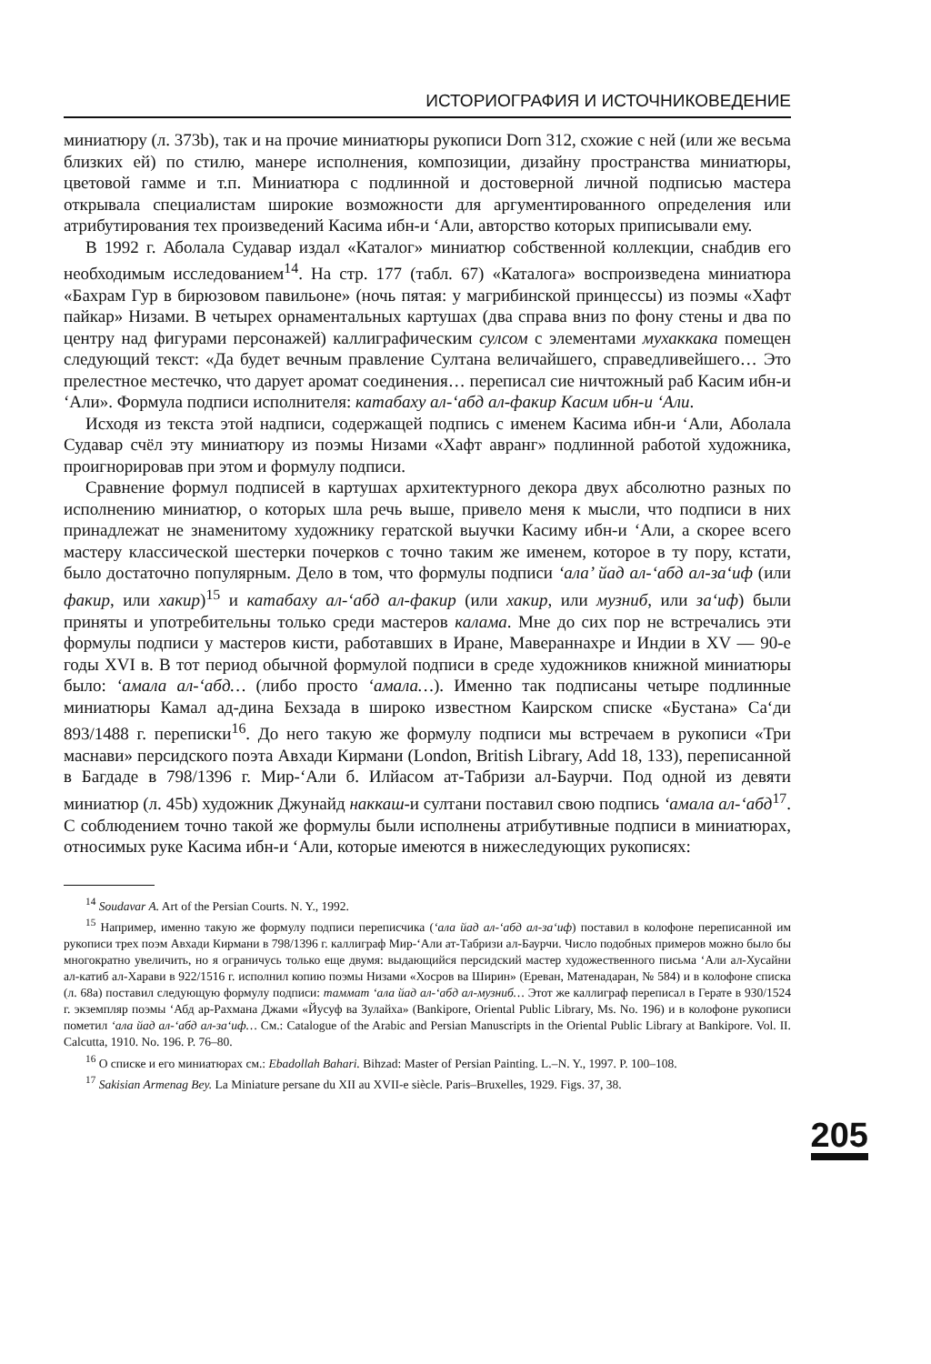ИСТОРИОГРАФИЯ И ИСТОЧНИКОВЕДЕНИЕ
миниатюру (л. 373b), так и на прочие миниатюры рукописи Dorn 312, схожие с ней (или же весьма близких ей) по стилю, манере исполнения, композиции, дизайну пространства миниатюры, цветовой гамме и т.п. Миниатюра с подлинной и достоверной личной подписью мастера открывала специалистам широкие возможности для аргументированного определения или атрибутирования тех произведений Касима ибн-и ‘Али, авторство которых приписывали ему.
В 1992 г. Аболала Судавар издал «Каталог» миниатюр собственной коллекции, снабдив его необходимым исследованием<sup>14</sup>. На стр. 177 (табл. 67) «Каталога» воспроизведена миниатюра «Бахрам Гур в бирюзовом павильоне» (ночь пятая: у магрибинской принцессы) из поэмы «Хафт пайкар» Низами. В четырех орнаментальных картушах (два справа вниз по фону стены и два по центру над фигурами персонажей) каллиграфическим сулсом с элементами мухаккака помещен следующий текст: «Да будет вечным правление Султана величайшего, справедливейшего… Это прелестное местечко, что дарует аромат соединения… переписал сие ничтожный раб Касим ибн-и ‘Али». Формула подписи исполнителя: катабаху ал-‘абд ал-факир Касим ибн-и ‘Али.
Исходя из текста этой надписи, содержащей подпись с именем Касима ибн-и ‘Али, Аболала Судавар счёл эту миниатюру из поэмы Низами «Хафт авранг» подлинной работой художника, проигнорировав при этом и формулу подписи.
Сравнение формул подписей в картушах архитектурного декора двух абсолютно разных по исполнению миниатюр, о которых шла речь выше, привело меня к мысли, что подписи в них принадлежат не знаменитому художнику гератской выучки Касиму ибн-и ‘Али, а скорее всего мастеру классической шестерки почерков с точно таким же именем, которое в ту пору, кстати, было достаточно популярным. Дело в том, что формулы подписи ‘ала’ йад ал-‘абд ал-за‘иф (или факир, или хакир)<sup>15</sup> и катабаху ал-‘абд ал-факир (или хакир, или музниб, или за‘иф) были приняты и употребительны только среди мастеров калама. Мне до сих пор не встречались эти формулы подписи у мастеров кисти, работавших в Иране, Мавераннахре и Индии в XV — 90-е годы XVI в. В тот период обычной формулой подписи в среде художников книжной миниатюры было: ‘амала ал-‘абд… (либо просто ‘амала…). Именно так подписаны четыре подлинные миниатюры Камал ад-дина Бехзада в широко известном Каирском списке «Бустана» Са‘ди 893/1488 г. переписки<sup>16</sup>. До него такую же формулу подписи мы встречаем в рукописи «Три маснави» персидского поэта Авхади Кирмани (London, British Library, Add 18, 133), переписанной в Багдаде в 798/1396 г. Мир-‘Али б. Илйасом ат-Табризи ал-Баурчи. Под одной из девяти миниатюр (л. 45b) художник Джунайд наккаш-и султани поставил свою подпись ‘амала ал-‘абд<sup>17</sup>. С соблюдением точно такой же формулы были исполнены атрибутивные подписи в миниатюрах, относимых руке Касима ибн-и ‘Али, которые имеются в нижеследующих рукописях:
<sup>14</sup> Soudavar A. Art of the Persian Courts. N. Y., 1992.
<sup>15</sup> Например, именно такую же формулу подписи переписчика (‘ала йад ал-‘абд ал-за‘иф) поставил в колофоне переписанной им рукописи трех поэм Авхади Кирмани в 798/1396 г. каллиграф Мир-‘Али ат-Табризи ал-Баурчи. Число подобных примеров можно было бы многократно увеличить, но я ограничусь только еще двумя: выдающийся персидский мастер художественного письма ‘Али ал-Хусайни ал-катиб ал-Харави в 922/1516 г. исполнил копию поэмы Низами «Хосров ва Ширин» (Ереван, Матенадаран, № 584) и в колофоне списка (л. 68а) поставил следующую формулу подписи: таммат ‘ала йад ал-‘абд ал-музниб… Этот же каллиграф переписал в Герате в 930/1524 г. экземпляр поэмы ‘Абд ар-Рахмана Джами «Йусуф ва Зулайха» (Bankipore, Oriental Public Library, Ms. No. 196) и в колофоне рукописи пометил ‘ала йад ал-‘абд ал-за‘иф… См.: Catalogue of the Arabic and Persian Manuscripts in the Oriental Public Library at Bankipore. Vol. II. Calcutta, 1910. No. 196. P. 76–80.
<sup>16</sup> О списке и его миниатюрах см.: Ebadollah Bahari. Bihzad: Master of Persian Painting. L.–N. Y., 1997. P. 100–108.
<sup>17</sup> Sakisian Armenag Bey. La Miniature persane du XII au XVII-e siècle. Paris–Bruxelles, 1929. Figs. 37, 38.
205